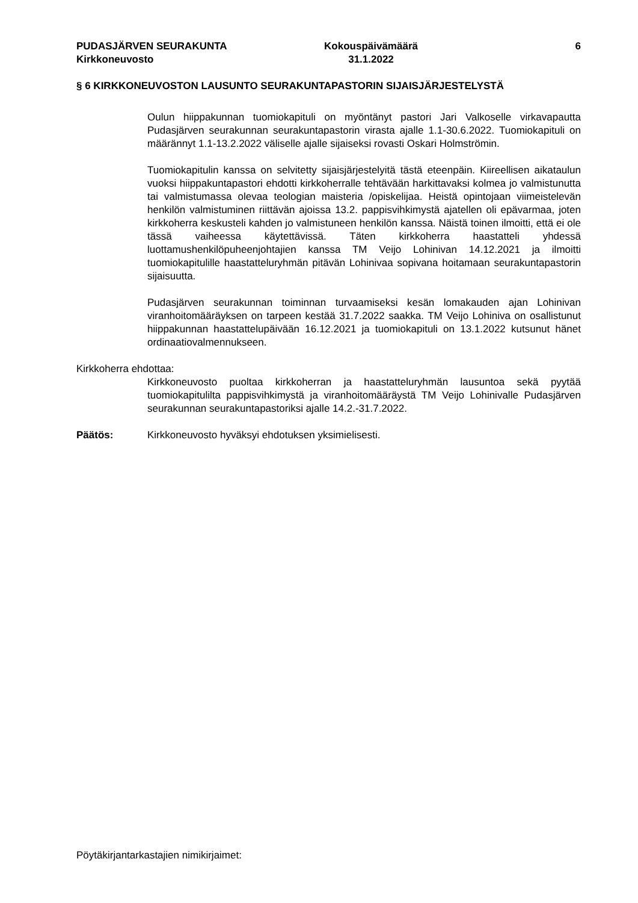PUDASJÄRVEN SEURAKUNTA
Kirkkoneuvosto
Kokouspäivämäärä
31.1.2022
6
§ 6 KIRKKONEUVOSTON LAUSUNTO SEURAKUNTAPASTORIN SIJAISJÄRJESTELYSTÄ
Oulun hiippakunnan tuomiokapituli on myöntänyt pastori Jari Valkoselle virkavapautta Pudasjärven seurakunnan seurakuntapastorin virasta ajalle 1.1-30.6.2022. Tuomiokapituli on määrännyt 1.1-13.2.2022 väliselle ajalle sijaiseksi rovasti Oskari Holmströmin.
Tuomiokapitulin kanssa on selvitetty sijaisjärjestelyitä tästä eteenpäin. Kiireellisen aikataulun vuoksi hiippakuntapastori ehdotti kirkkoherralle tehtävään harkittavaksi kolmea jo valmistunutta tai valmistumassa olevaa teologian maisteria /opiskelijaa. Heistä opintojaan viimeistelevän henkilön valmistuminen riittävän ajoissa 13.2. pappisvihkimystä ajatellen oli epävarmaa, joten kirkkoherra keskusteli kahden jo valmistuneen henkilön kanssa. Näistä toinen ilmoitti, että ei ole tässä vaiheessa käytettävissä. Täten kirkkoherra haastatteli yhdessä luottamushenkilöpuheenjohtajien kanssa TM Veijo Lohinivan 14.12.2021 ja ilmoitti tuomiokapitulille haastatteluryhmän pitävän Lohinivaa sopivana hoitamaan seurakuntapastorin sijaisuutta.
Pudasjärven seurakunnan toiminnan turvaamiseksi kesän lomakauden ajan Lohinivan viranhoitomääräyksen on tarpeen kestää 31.7.2022 saakka. TM Veijo Lohiniva on osallistunut hiippakunnan haastattelupäivään 16.12.2021 ja tuomiokapituli on 13.1.2022 kutsunut hänet ordinaatiovalmennukseen.
Kirkkoherra ehdottaa:
Kirkkoneuvosto puoltaa kirkkoherran ja haastatteluryhmän lausuntoa sekä pyytää tuomiokapitulilta pappisvihkimystä ja viranhoitomääräystä TM Veijo Lohinivalle Pudasjärven seurakunnan seurakuntapastoriksi ajalle 14.2.-31.7.2022.
Päätös: Kirkkoneuvosto hyväksyi ehdotuksen yksimielisesti.
Pöytäkirjantarkastajien nimikirjaimet: